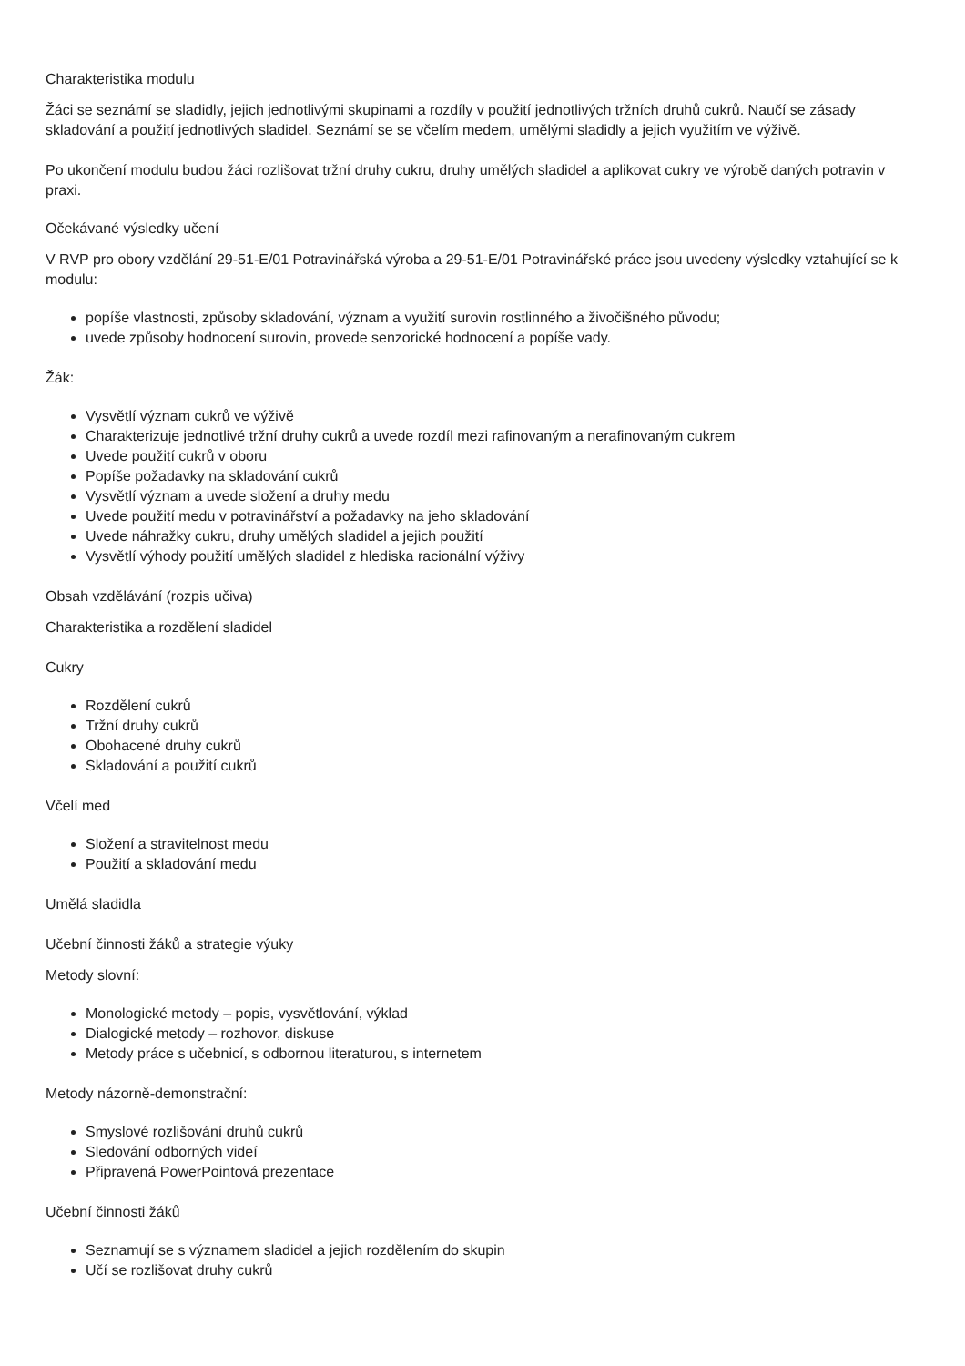Charakteristika modulu
Žáci se seznámí se sladidly, jejich jednotlivými skupinami a rozdíly v použití jednotlivých tržních druhů cukrů. Naučí se zásady skladování a použití jednotlivých sladidel. Seznámí se se včelím medem, umělými sladidly a jejich využitím ve výživě.
Po ukončení modulu budou žáci rozlišovat tržní druhy cukru, druhy umělých sladidel a aplikovat cukry ve výrobě daných potravin v praxi.
Očekávané výsledky učení
V RVP pro obory vzdělání 29-51-E/01 Potravinářská výroba a 29-51-E/01 Potravinářské práce jsou uvedeny výsledky vztahující se k modulu:
popíše vlastnosti, způsoby skladování, význam a využití surovin rostlinného a živočišného původu;
uvede způsoby hodnocení surovin, provede senzorické hodnocení a popíše vady.
Žák:
Vysvětlí význam cukrů ve výživě
Charakterizuje jednotlivé tržní druhy cukrů a uvede rozdíl mezi rafinovaným a nerafinovaným cukrem
Uvede použití cukrů v oboru
Popíše požadavky na skladování cukrů
Vysvětlí význam a uvede složení a druhy medu
Uvede použití medu v potravinářství a požadavky na jeho skladování
Uvede náhražky cukru, druhy umělých sladidel a jejich použití
Vysvětlí výhody použití umělých sladidel z hlediska racionální výživy
Obsah vzdělávání (rozpis učiva)
Charakteristika a rozdělení sladidel
Cukry
Rozdělení cukrů
Tržní druhy cukrů
Obohacené druhy cukrů
Skladování a použití cukrů
Včelí med
Složení a stravitelnost medu
Použití a skladování medu
Umělá sladidla
Učební činnosti žáků a strategie výuky
Metody slovní:
Monologické metody – popis, vysvětlování, výklad
Dialogické metody – rozhovor, diskuse
Metody práce s učebnicí, s odbornou literaturou, s internetem
Metody názorně-demonstrační:
Smyslové rozlišování druhů cukrů
Sledování odborných videí
Připravená PowerPointová prezentace
Učební činnosti žáků
Seznamují se s významem sladidel a jejich rozdělením do skupin
Učí se rozlišovat druhy cukrů